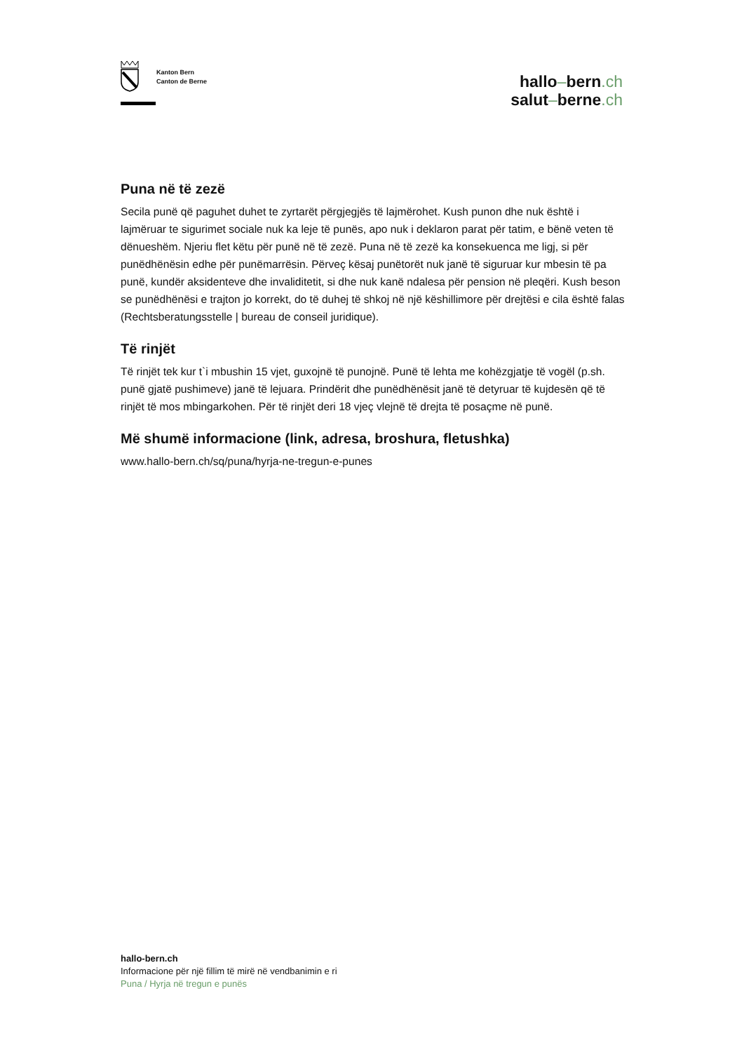Kanton Bern
Canton de Berne
hallo–bern.ch
salut–berne.ch
Puna në të zezë
Secila punë që paguhet duhet te zyrtarët përgjegjës të lajmërohet. Kush punon dhe nuk është i lajmëruar te sigurimet sociale nuk ka leje të punës, apo nuk i deklaron parat për tatim, e bënë veten të dënueshëm. Njeriu flet këtu për punë në të zezë. Puna në të zezë ka konsekuenca me ligj, si për punëdhënësin edhe për punëmarrësin. Përveç kësaj punëtorët nuk janë të siguruar kur mbesin të pa punë, kundër aksidenteve dhe invaliditetit, si dhe nuk kanë ndalesa për pension në pleqëri. Kush beson se punëdhënësi e trajton jo korrekt, do të duhej të shkoj në një këshillimore për drejtësi e cila është falas (Rechtsberatungsstelle | bureau de conseil juridique).
Të rinjët
Të rinjët tek kur t`i mbushin 15 vjet, guxojnë të punojnë. Punë të lehta me kohëzgjatje të vogël (p.sh. punë gjatë pushimeve) janë të lejuara. Prindërit dhe punëdhënësit janë të detyruar të kujdesën që të rinjët të mos mbingarkohen. Për të rinjët deri 18 vjeç vlejnë të drejta të posaçme në punë.
Më shumë informacione (link, adresa, broshura, fletushka)
www.hallo-bern.ch/sq/puna/hyrja-ne-tregun-e-punes
hallo-bern.ch
Informacione për një fillim të mirë në vendbanimin e ri
Puna / Hyrja në tregun e punës